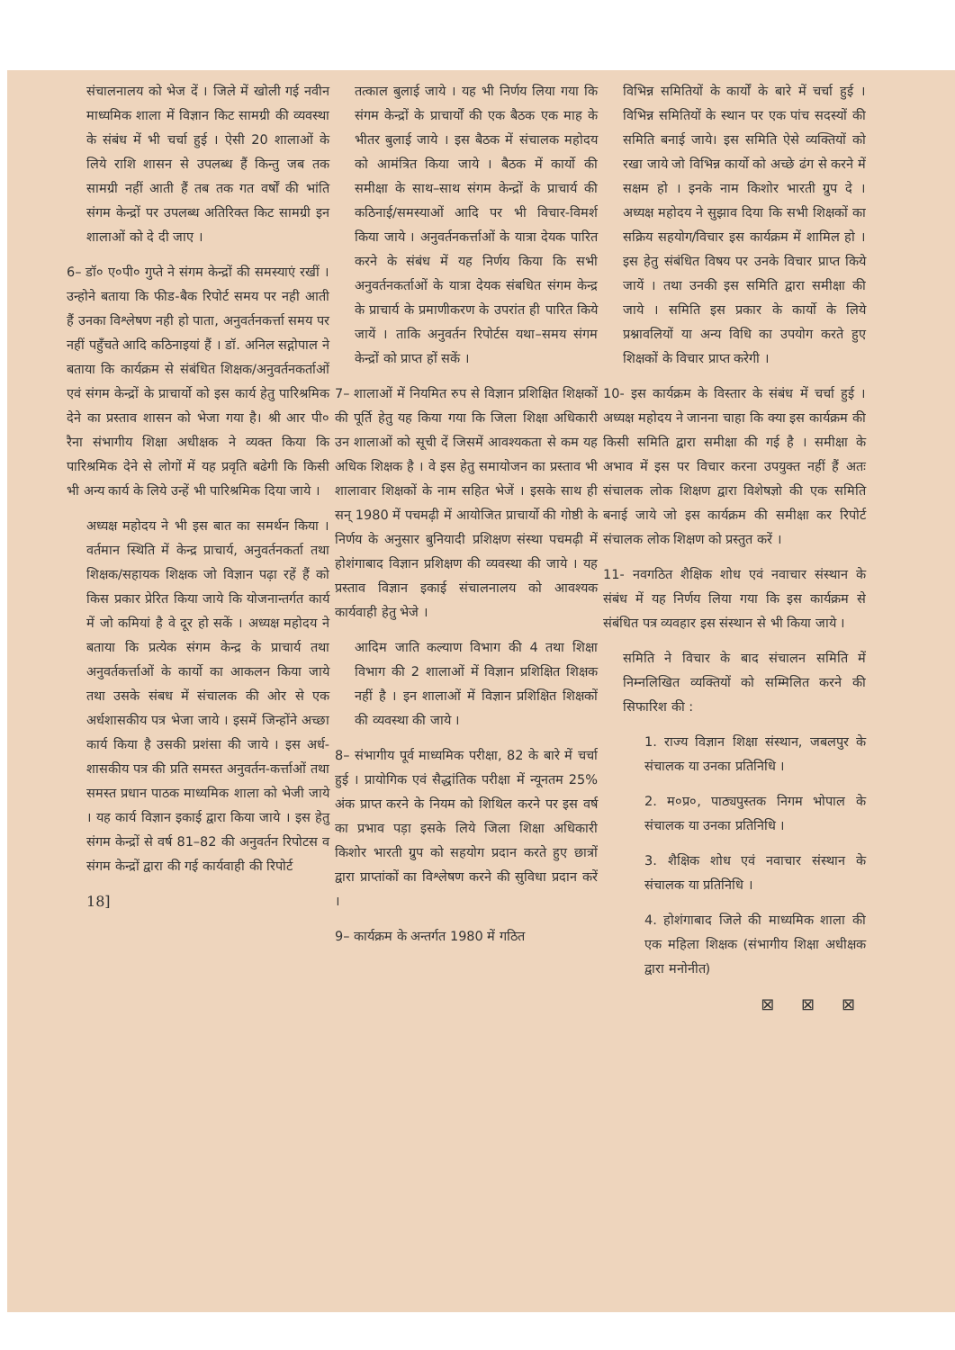संचालनालय को भेज दें । जिले में खोली गई नवीन माध्यमिक शाला में विज्ञान किट सामग्री की व्यवस्था के संबंध में भी चर्चा हुई । ऐसी 20 शालाओं के लिये राशि शासन से उपलब्ध हैं किन्तु जब तक सामग्री नहीं आती हैं तब तक गत वर्षों की भांति संगम केन्द्रों पर उपलब्ध अतिरिक्त किट सामग्री इन शालाओं को दे दी जाए ।
6– डॉ० ए०पी० गुप्ते ने संगम केन्द्रों की समस्याएं रखीं ।उन्होने बताया कि फीड-बैक रिपोर्ट समय पर नही आती हैं उनका विश्लेषण नही हो पाता, अनुवर्तनकर्त्ता समय पर नहीं पहुँचते आदि कठिनाइयां हैं । डॉ. अनिल सद्गोपाल ने बताया कि कार्यक्रम से संबंधित शिक्षक/अनुवर्तनकर्ताओं एवं संगम केन्द्रों के प्राचार्यो को इस कार्य हेतु पारिश्रमिक देने का प्रस्ताव शासन को भेजा गया है। श्री आर पी० रैना संभागीय शिक्षा अधीक्षक ने व्यक्त किया कि पारिश्रमिक देने से लोगों में यह प्रवृति बढेगी कि किसी भी अन्य कार्य के लिये उन्हें भी पारिश्रमिक दिया जाये ।
अध्यक्ष महोदय ने भी इस बात का समर्थन किया । वर्तमान स्थिति में केन्द्र प्राचार्य, अनुवर्तनकर्ता तथा शिक्षक/सहायक शिक्षक जो विज्ञान पढ़ा रहें हैं को किस प्रकार प्रेरित किया जाये कि योजनान्तर्गत कार्य में जो कमियां है वे दूर हो सकें । अध्यक्ष महोदय ने बताया कि प्रत्येक संगम केन्द्र के प्राचार्य तथा अनुवर्तकर्त्ताओं के कार्यो का आकलन किया जाये तथा उसके संबध में संचालक की ओर से एक अर्धशासकीय पत्र भेजा जाये । इसमें जिन्होंने अच्छा कार्य किया है उसकी प्रशंसा की जाये । इस अर्ध-शासकीय पत्र की प्रति समस्त अनुवर्तन-कर्त्ताओं तथा समस्त प्रधान पाठक माध्यमिक शाला को भेजी जाये । यह कार्य विज्ञान इकाई द्वारा किया जाये । इस हेतु संगम केन्द्रों से वर्ष 81–82 की अनुवर्तन रिपोटस व संगम केन्द्रों द्वारा की गई कार्यवाही की रिपोर्ट
18]
तत्काल बुलाई जाये । यह भी निर्णय लिया गया कि संगम केन्द्रों के प्राचार्यों की एक बैठक एक माह के भीतर बुलाई जाये । इस बैठक में संचालक महोदय को आमंत्रित किया जाये । बैठक में कार्यो की समीक्षा के साथ–साथ संगम केन्द्रों के प्राचार्य की कठिनाई/समस्याओं आदि पर भी विचार-विमर्श किया जाये । अनुवर्तनकर्त्ताओं के यात्रा देयक पारित करने के संबंध में यह निर्णय किया कि सभी अनुवर्तनकर्ताओं के यात्रा देयक संबधित संगम केन्द्र के प्राचार्य के प्रमाणीकरण के उपरांत ही पारित किये जायें । ताकि अनुवर्तन रिपोर्टस यथा–समय संगम केन्द्रों को प्राप्त हों सकें ।
7– शालाओं में नियमित रुप से विज्ञान प्रशिक्षित शिक्षकों की पूर्ति हेतु यह किया गया कि जिला शिक्षा अधिकारी उन शालाओं को सूची दें जिसमें आवश्यकता से कम यह अधिक शिक्षक है । वे इस हेतु समायोजन का प्रस्ताव भी शालावार शिक्षकों के नाम सहित भेजें । इसके साथ ही सन् 1980 में पचमढ़ी में आयोजित प्राचार्यो की गोष्ठी के निर्णय के अनुसार बुनियादी प्रशिक्षण संस्था पचमढ़ी में होशंगाबाद विज्ञान प्रशिक्षण की व्यवस्था की जाये । यह प्रस्ताव विज्ञान इकाई संचालनालय को आवश्यक कार्यवाही हेतु भेजे ।
आदिम जाति कल्याण विभाग की 4 तथा शिक्षा विभाग की 2 शालाओं में विज्ञान प्रशिक्षित शिक्षक नहीं है । इन शालाओं में विज्ञान प्रशिक्षित शिक्षकों की व्यवस्था की जाये ।
8– संभागीय पूर्व माध्यमिक परीक्षा, 82 के बारे में चर्चा हुई । प्रायोगिक एवं सैद्धांतिक परीक्षा में न्यूनतम 25% अंक प्राप्त करने के नियम को शिथिल करने पर इस वर्ष का प्रभाव पड़ा इसके लिये जिला शिक्षा अधिकारी किशोर भारती ग्रुप को सहयोग प्रदान करते हुए छात्रों द्वारा प्राप्तांकों का विश्लेषण करने की सुविधा प्रदान करें ।
9– कार्यक्रम के अन्तर्गत 1980 में गठित
विभिन्न समितियों के कार्यों के बारे में चर्चा हुई । विभिन्न समितियों के स्थान पर एक पांच सदस्यों की समिति बनाई जाये। इस समिति ऐसे व्यक्तियों को रखा जाये जो विभिन्न कार्यो को अच्छे ढंग से करने में सक्षम हो । इनके नाम किशोर भारती ग्रुप दे । अध्यक्ष महोदय ने सुझाव दिया कि सभी शिक्षकों का सक्रिय सहयोग/विचार इस कार्यक्रम में शामिल हो । इस हेतु संबंधित विषय पर उनके विचार प्राप्त किये जायें । तथा उनकी इस समिति द्वारा समीक्षा की जाये । समिति इस प्रकार के कार्यो के लिये प्रश्नावलियों या अन्य विधि का उपयोग करते हुए शिक्षकों के विचार प्राप्त करेगी ।
10- इस कार्यक्रम के विस्तार के संबंध में चर्चा हुई । अध्यक्ष महोदय ने जानना चाहा कि क्या इस कार्यक्रम की किसी समिति द्वारा समीक्षा की गई है । समीक्षा के अभाव में इस पर विचार करना उपयुक्त नहीं हैं अतः संचालक लोक शिक्षण द्वारा विशेषज्ञो की एक समिति बनाई जाये जो इस कार्यक्रम की समीक्षा कर रिपोर्ट संचालक लोक शिक्षण को प्रस्तुत करें ।
11- नवगठित शैक्षिक शोध एवं नवाचार संस्थान के संबंध में यह निर्णय लिया गया कि इस कार्यक्रम से संबंधित पत्र व्यवहार इस संस्थान से भी किया जाये ।
समिति ने विचार के बाद संचालन समिति में निम्नलिखित व्यक्तियों को सम्मिलित करने की सिफारिश की :
1. राज्य विज्ञान शिक्षा संस्थान, जबलपुर के संचालक या उनका प्रतिनिधि ।
2. म०प्र०, पाठ्यपुस्तक निगम भोपाल के संचालक या उनका प्रतिनिधि ।
3. शैक्षिक शोध एवं नवाचार संस्थान के संचालक या प्रतिनिधि ।
4. होशंगाबाद जिले की माध्यमिक शाला की एक महिला शिक्षक (संभागीय शिक्षा अधीक्षक द्वारा मनोनीत)
⊠ ⊠ ⊠